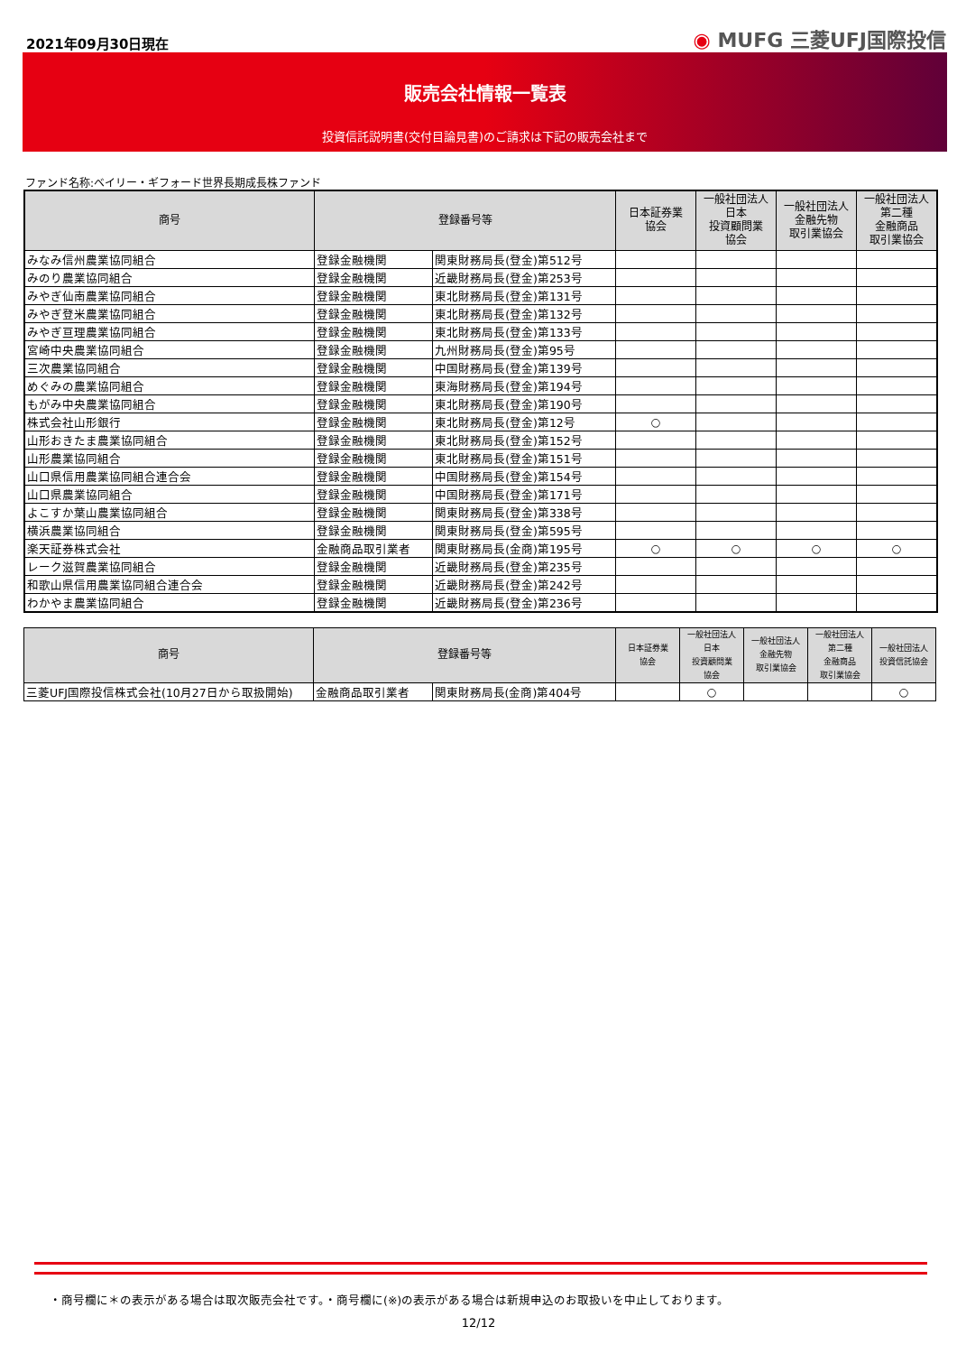2021年09月30日現在
◉ MUFG 三菱UFJ国際投信
販売会社情報一覧表
投資信託説明書(交付目論見書)のご請求は下記の販売会社まで
ファンド名称:ベイリー・ギフォード世界長期成長株ファンド
| 商号 | 登録番号等 | | 日本証券業 協会 | 一般社団法人 日本 投資顧問業 協会 | 一般社団法人 金融先物 取引業協会 | 一般社団法人 第二種 金融商品 取引業協会 |
| --- | --- | --- | --- | --- | --- | --- |
| みなみ信州農業協同組合 | 登録金融機関 | 関東財務局長(登金)第512号 | | | | |
| みのり農業協同組合 | 登録金融機関 | 近畿財務局長(登金)第253号 | | | | |
| みやぎ仙南農業協同組合 | 登録金融機関 | 東北財務局長(登金)第131号 | | | | |
| みやぎ登米農業協同組合 | 登録金融機関 | 東北財務局長(登金)第132号 | | | | |
| みやぎ亘理農業協同組合 | 登録金融機関 | 東北財務局長(登金)第133号 | | | | |
| 宮崎中央農業協同組合 | 登録金融機関 | 九州財務局長(登金)第95号 | | | | |
| 三次農業協同組合 | 登録金融機関 | 中国財務局長(登金)第139号 | | | | |
| めぐみの農業協同組合 | 登録金融機関 | 東海財務局長(登金)第194号 | | | | |
| もがみ中央農業協同組合 | 登録金融機関 | 東北財務局長(登金)第190号 | | | | |
| 株式会社山形銀行 | 登録金融機関 | 東北財務局長(登金)第12号 | ○ | | | |
| 山形おきたま農業協同組合 | 登録金融機関 | 東北財務局長(登金)第152号 | | | | |
| 山形農業協同組合 | 登録金融機関 | 東北財務局長(登金)第151号 | | | | |
| 山口県信用農業協同組合連合会 | 登録金融機関 | 中国財務局長(登金)第154号 | | | | |
| 山口県農業協同組合 | 登録金融機関 | 中国財務局長(登金)第171号 | | | | |
| よこすか葉山農業協同組合 | 登録金融機関 | 関東財務局長(登金)第338号 | | | | |
| 横浜農業協同組合 | 登録金融機関 | 関東財務局長(登金)第595号 | | | | |
| 楽天証券株式会社 | 金融商品取引業者 | 関東財務局長(金商)第195号 | ○ | ○ | ○ | ○ |
| レーク滋賀農業協同組合 | 登録金融機関 | 近畿財務局長(登金)第235号 | | | | |
| 和歌山県信用農業協同組合連合会 | 登録金融機関 | 近畿財務局長(登金)第242号 | | | | |
| わかやま農業協同組合 | 登録金融機関 | 近畿財務局長(登金)第236号 | | | | |
| 商号 | 登録番号等 | | 日本証券業 協会 | 一般社団法人 日本 投資顧問業 協会 | 一般社団法人 金融先物 取引業協会 | 一般社団法人 第二種 金融商品 取引業協会 | 一般社団法人 投資信託協会 |
| --- | --- | --- | --- | --- | --- | --- | --- |
| 三菱UFJ国際投信株式会社(10月27日から取扱開始) | 金融商品取引業者 | 関東財務局長(金商)第404号 | | ○ | | | ○ |
・商号欄に＊の表示がある場合は取次販売会社です。・商号欄に(※)の表示がある場合は新規申込のお取扱いを中止しております。
12/12